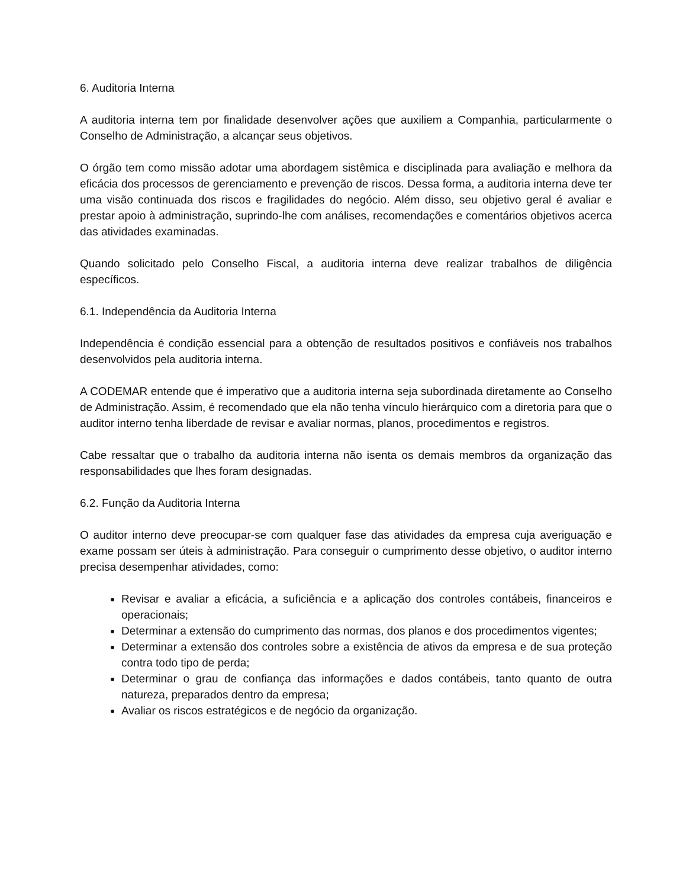6. Auditoria Interna
A auditoria interna tem por finalidade desenvolver ações que auxiliem a Companhia, particularmente o Conselho de Administração, a alcançar seus objetivos.
O órgão tem como missão adotar uma abordagem sistêmica e disciplinada para avaliação e melhora da eficácia dos processos de gerenciamento e prevenção de riscos. Dessa forma, a auditoria interna deve ter uma visão continuada dos riscos e fragilidades do negócio. Além disso, seu objetivo geral é avaliar e prestar apoio à administração, suprindo-lhe com análises, recomendações e comentários objetivos acerca das atividades examinadas.
Quando solicitado pelo Conselho Fiscal, a auditoria interna deve realizar trabalhos de diligência específicos.
6.1. Independência da Auditoria Interna
Independência é condição essencial para a obtenção de resultados positivos e confiáveis nos trabalhos desenvolvidos pela auditoria interna.
A CODEMAR entende que é imperativo que a auditoria interna seja subordinada diretamente ao Conselho de Administração. Assim, é recomendado que ela não tenha vínculo hierárquico com a diretoria para que o auditor interno tenha liberdade de revisar e avaliar normas, planos, procedimentos e registros.
Cabe ressaltar que o trabalho da auditoria interna não isenta os demais membros da organização das responsabilidades que lhes foram designadas.
6.2. Função da Auditoria Interna
O auditor interno deve preocupar-se com qualquer fase das atividades da empresa cuja averiguação e exame possam ser úteis à administração. Para conseguir o cumprimento desse objetivo, o auditor interno precisa desempenhar atividades, como:
Revisar e avaliar a eficácia, a suficiência e a aplicação dos controles contábeis, financeiros e operacionais;
Determinar a extensão do cumprimento das normas, dos planos e dos procedimentos vigentes;
Determinar a extensão dos controles sobre a existência de ativos da empresa e de sua proteção contra todo tipo de perda;
Determinar o grau de confiança das informações e dados contábeis, tanto quanto de outra natureza, preparados dentro da empresa;
Avaliar os riscos estratégicos e de negócio da organização.